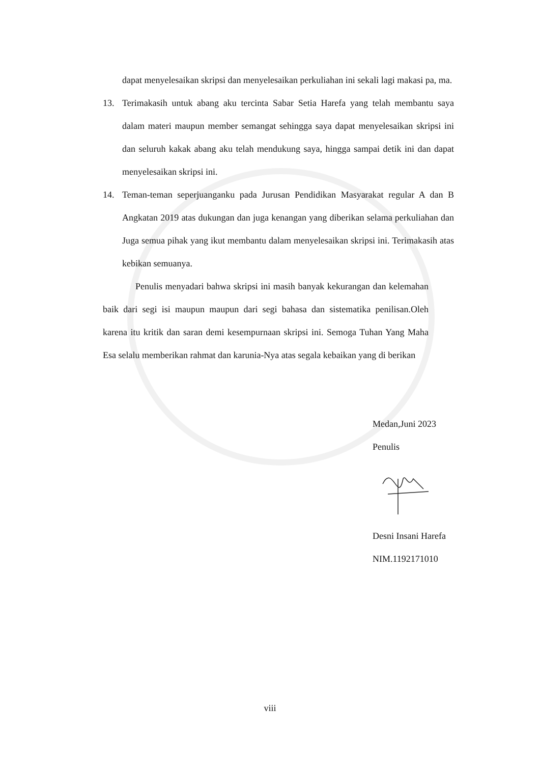dapat menyelesaikan skripsi dan menyelesaikan perkuliahan ini sekali lagi makasi pa, ma.
13. Terimakasih untuk abang aku tercinta Sabar Setia Harefa yang telah membantu saya dalam materi maupun member semangat sehingga saya dapat menyelesaikan skripsi ini dan seluruh kakak abang aku telah mendukung saya, hingga sampai detik ini dan dapat menyelesaikan skripsi ini.
14. Teman-teman seperjuanganku pada Jurusan Pendidikan Masyarakat regular A dan B Angkatan 2019 atas dukungan dan juga kenangan yang diberikan selama perkuliahan dan Juga semua pihak yang ikut membantu dalam menyelesaikan skripsi ini. Terimakasih atas kebikan semuanya.
Penulis menyadari bahwa skripsi ini masih banyak kekurangan dan kelemahan baik dari segi isi maupun maupun dari segi bahasa dan sistematika penilisan.Oleh karena itu kritik dan saran demi kesempurnaan skripsi ini. Semoga Tuhan Yang Maha Esa selalu memberikan rahmat dan karunia-Nya atas segala kebaikan yang di berikan
Medan,Juni 2023
Penulis
Desni Insani Harefa
NIM.1192171010
viii